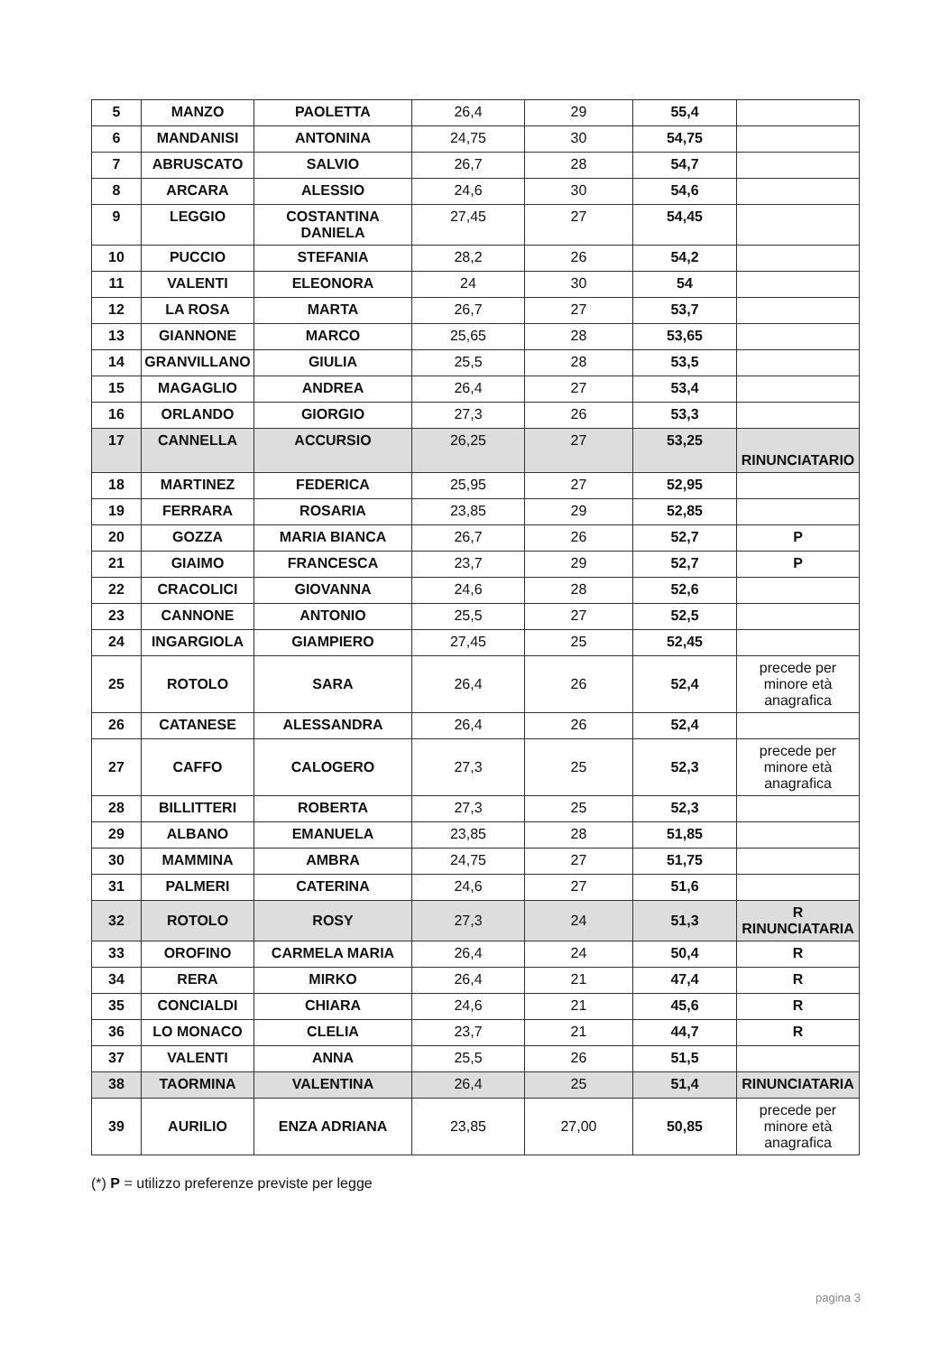| 5 | MANZO | PAOLETTA | 26,4 | 29 | 55,4 | |
| 6 | MANDANISI | ANTONINA | 24,75 | 30 | 54,75 | |
| 7 | ABRUSCATO | SALVIO | 26,7 | 28 | 54,7 | |
| 8 | ARCARA | ALESSIO | 24,6 | 30 | 54,6 | |
| 9 | LEGGIO | COSTANTINA DANIELA | 27,45 | 27 | 54,45 | |
| 10 | PUCCIO | STEFANIA | 28,2 | 26 | 54,2 | |
| 11 | VALENTI | ELEONORA | 24 | 30 | 54 | |
| 12 | LA ROSA | MARTA | 26,7 | 27 | 53,7 | |
| 13 | GIANNONE | MARCO | 25,65 | 28 | 53,65 | |
| 14 | GRANVILLANO | GIULIA | 25,5 | 28 | 53,5 | |
| 15 | MAGAGLIO | ANDREA | 26,4 | 27 | 53,4 | |
| 16 | ORLANDO | GIORGIO | 27,3 | 26 | 53,3 | |
| 17 | CANNELLA | ACCURSIO | 26,25 | 27 | 53,25 | RINUNCIATARIO |
| 18 | MARTINEZ | FEDERICA | 25,95 | 27 | 52,95 | |
| 19 | FERRARA | ROSARIA | 23,85 | 29 | 52,85 | |
| 20 | GOZZA | MARIA BIANCA | 26,7 | 26 | 52,7 | P |
| 21 | GIAIMO | FRANCESCA | 23,7 | 29 | 52,7 | P |
| 22 | CRACOLICI | GIOVANNA | 24,6 | 28 | 52,6 | |
| 23 | CANNONE | ANTONIO | 25,5 | 27 | 52,5 | |
| 24 | INGARGIOLA | GIAMPIERO | 27,45 | 25 | 52,45 | |
| 25 | ROTOLO | SARA | 26,4 | 26 | 52,4 | precede per minore età anagrafica |
| 26 | CATANESE | ALESSANDRA | 26,4 | 26 | 52,4 | |
| 27 | CAFFO | CALOGERO | 27,3 | 25 | 52,3 | precede per minore età anagrafica |
| 28 | BILLITTERI | ROBERTA | 27,3 | 25 | 52,3 | |
| 29 | ALBANO | EMANUELA | 23,85 | 28 | 51,85 | |
| 30 | MAMMINA | AMBRA | 24,75 | 27 | 51,75 | |
| 31 | PALMERI | CATERINA | 24,6 | 27 | 51,6 | |
| 32 | ROTOLO | ROSY | 27,3 | 24 | 51,3 | R RINUNCIATARIA |
| 33 | OROFINO | CARMELA MARIA | 26,4 | 24 | 50,4 | R |
| 34 | RERA | MIRKO | 26,4 | 21 | 47,4 | R |
| 35 | CONCIALDI | CHIARA | 24,6 | 21 | 45,6 | R |
| 36 | LO MONACO | CLELIA | 23,7 | 21 | 44,7 | R |
| 37 | VALENTI | ANNA | 25,5 | 26 | 51,5 | |
| 38 | TAORMINA | VALENTINA | 26,4 | 25 | 51,4 | RINUNCIATARIA |
| 39 | AURILIO | ENZA ADRIANA | 23,85 | 27,00 | 50,85 | precede per minore età anagrafica |
(*) P = utilizzo preferenze previste per legge
pagina 3